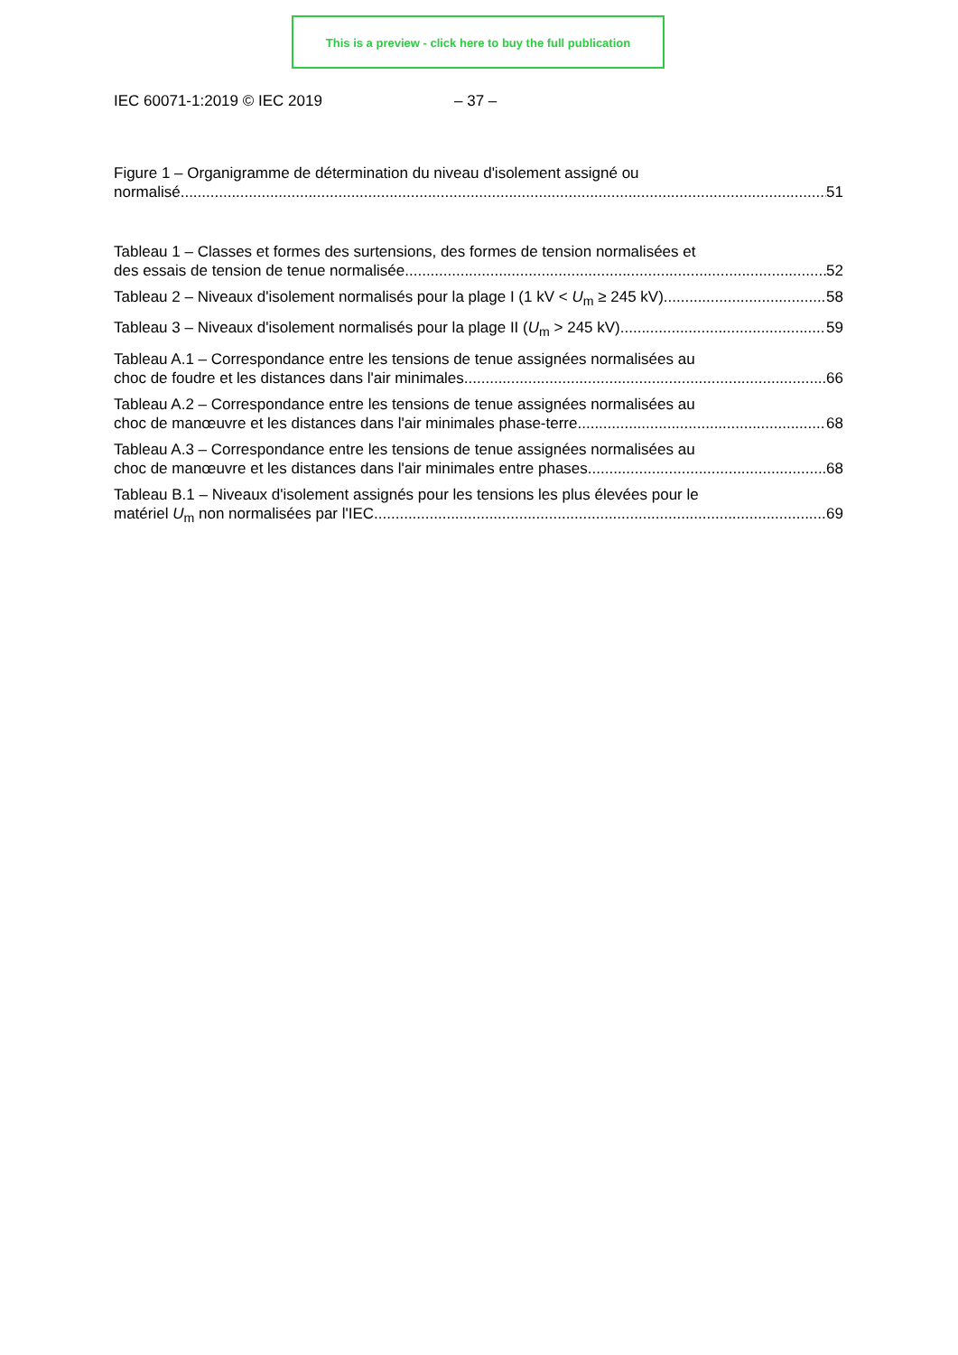This is a preview - click here to buy the full publication
IEC 60071-1:2019 © IEC 2019 – 37 –
Figure 1 – Organigramme de détermination du niveau d'isolement assigné ou
normalisé 51
Tableau 1 – Classes et formes des surtensions, des formes de tension normalisées et
des essais de tension de tenue normalisée 52
Tableau 2 – Niveaux d'isolement normalisés pour la plage I (1 kV < U<sub>m</sub> ≥ 245 kV) 58
Tableau 3 – Niveaux d'isolement normalisés pour la plage II (U<sub>m</sub> > 245 kV) 59
Tableau A.1 – Correspondance entre les tensions de tenue assignées normalisées au
choc de foudre et les distances dans l'air minimales 66
Tableau A.2 – Correspondance entre les tensions de tenue assignées normalisées au
choc de manœuvre et les distances dans l'air minimales phase-terre 68
Tableau A.3 – Correspondance entre les tensions de tenue assignées normalisées au
choc de manœuvre et les distances dans l'air minimales entre phases 68
Tableau B.1 – Niveaux d'isolement assignés pour les tensions les plus élevées pour le
matériel U<sub>m</sub> non normalisées par l'IEC 69